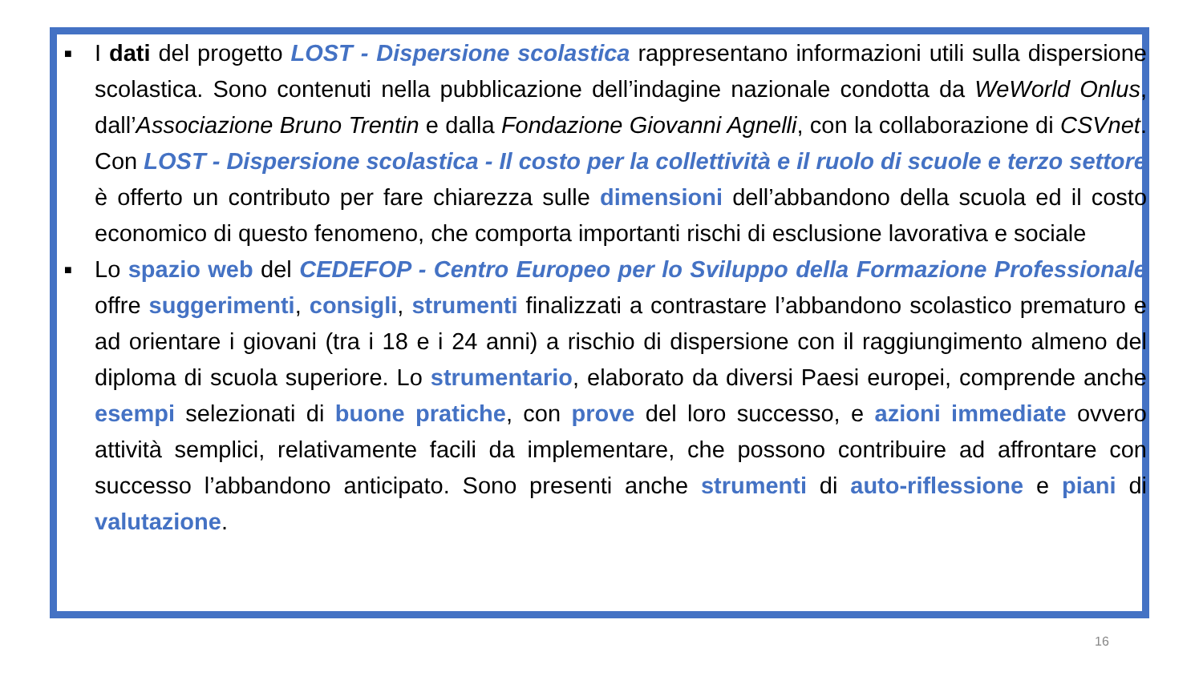■ I dati del progetto LOST - Dispersione scolastica rappresentano informazioni utili sulla dispersione scolastica. Sono contenuti nella pubblicazione dell’indagine nazionale condotta da WeWorld Onlus, dall’Associazione Bruno Trentin e dalla Fondazione Giovanni Agnelli, con la collaborazione di CSVnet. Con LOST - Dispersione scolastica - Il costo per la collettività e il ruolo di scuole e terzo settore è offerto un contributo per fare chiarezza sulle dimensioni dell’abbandono della scuola ed il costo economico di questo fenomeno, che comporta importanti rischi di esclusione lavorativa e sociale
■ Lo spazio web del CEDEFOP - Centro Europeo per lo Sviluppo della Formazione Professionale offre suggerimenti, consigli, strumenti finalizzati a contrastare l’abbandono scolastico prematuro e ad orientare i giovani (tra i 18 e i 24 anni) a rischio di dispersione con il raggiungimento almeno del diploma di scuola superiore. Lo strumentario, elaborato da diversi Paesi europei, comprende anche esempi selezionati di buone pratiche, con prove del loro successo, e azioni immediate ovvero attività semplici, relativamente facili da implementare, che possono contribuire ad affrontare con successo l’abbandono anticipato. Sono presenti anche strumenti di auto-riflessione e piani di valutazione.
16